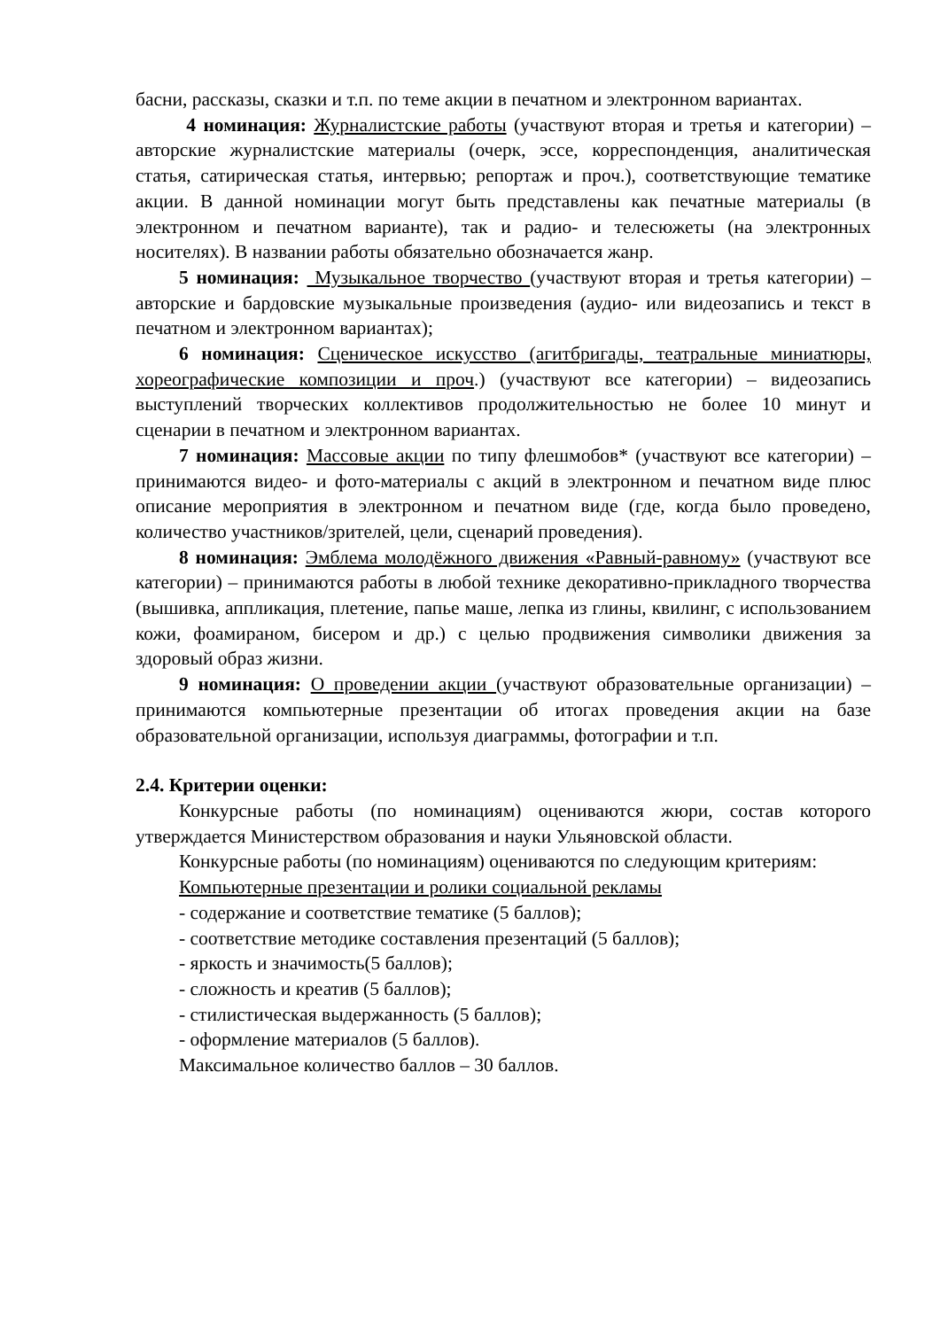басни, рассказы, сказки и т.п. по теме акции в печатном и электронном вариантах.
4 номинация: Журналистские работы (участвуют вторая и третья и категории) – авторские журналистские материалы (очерк, эссе, корреспонденция, аналитическая статья, сатирическая статья, интервью; репортаж и проч.), соответствующие тематике акции. В данной номинации могут быть представлены как печатные материалы (в электронном и печатном варианте), так и радио- и телесюжеты (на электронных носителях). В названии работы обязательно обозначается жанр.
5 номинация: Музыкальное творчество (участвуют вторая и третья категории) – авторские и бардовские музыкальные произведения (аудио- или видеозапись и текст в печатном и электронном вариантах);
6 номинация: Сценическое искусство (агитбригады, театральные миниатюры, хореографические композиции и проч.) (участвуют все категории) – видеозапись выступлений творческих коллективов продолжительностью не более 10 минут и сценарии в печатном и электронном вариантах.
7 номинация: Массовые акции по типу флешмобов* (участвуют все категории) – принимаются видео- и фото-материалы с акций в электронном и печатном виде плюс описание мероприятия в электронном и печатном виде (где, когда было проведено, количество участников/зрителей, цели, сценарий проведения).
8 номинация: Эмблема молодёжного движения «Равный-равному» (участвуют все категории) – принимаются работы в любой технике декоративно-прикладного творчества (вышивка, аппликация, плетение, папье маше, лепка из глины, квилинг, с использованием кожи, фоамираном, бисером и др.) с целью продвижения символики движения за здоровый образ жизни.
9 номинация: О проведении акции (участвуют образовательные организации) – принимаются компьютерные презентации об итогах проведения акции на базе образовательной организации, используя диаграммы, фотографии и т.п.
2.4. Критерии оценки:
Конкурсные работы (по номинациям) оцениваются жюри, состав которого утверждается Министерством образования и науки Ульяновской области.
Конкурсные работы (по номинациям) оцениваются по следующим критериям:
Компьютерные презентации и ролики социальной рекламы
- содержание и соответствие тематике (5 баллов);
- соответствие методике составления презентаций (5 баллов);
- яркость и значимость(5 баллов);
- сложность и креатив (5 баллов);
- стилистическая выдержанность (5 баллов);
- оформление материалов (5 баллов).
Максимальное количество баллов – 30 баллов.